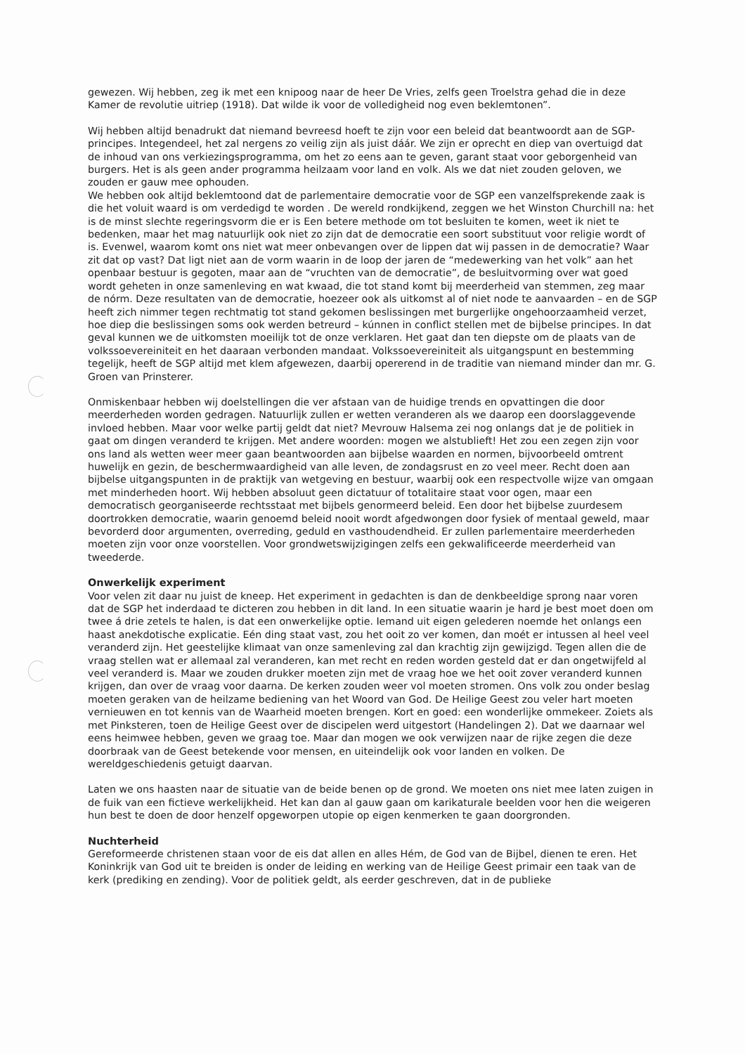gewezen. Wij hebben, zeg ik met een knipoog naar de heer De Vries, zelfs geen Troelstra gehad die in deze Kamer de revolutie uitriep (1918). Dat wilde ik voor de volledigheid nog even beklemtonen”.
Wij hebben altijd benadrukt dat niemand bevreesd hoeft te zijn voor een beleid dat beantwoordt aan de SGP-principes. Integendeel, het zal nergens zo veilig zijn als juist dáár. We zijn er oprecht en diep van overtuigd dat de inhoud van ons verkiezingsprogramma, om het zo eens aan te geven, garant staat voor geborgenheid van burgers. Het is als geen ander programma heilzaam voor land en volk. Als we dat niet zouden geloven, we zouden er gauw mee ophouden.
We hebben ook altijd beklemtoond dat de parlementaire democratie voor de SGP een vanzelfsprekende zaak is die het voluit waard is om verdedigd te worden . De wereld rondkijkend, zeggen we het Winston Churchill na: het is de minst slechte regeringsvorm die er is Een betere methode om tot besluiten te komen, weet ik niet te bedenken, maar het mag natuurlijk ook niet zo zijn dat de democratie een soort substituut voor religie wordt of is. Evenwel, waarom komt ons niet wat meer onbevangen over de lippen dat wij passen in de democratie? Waar zit dat op vast? Dat ligt niet aan de vorm waarin in de loop der jaren de “medewerking van het volk” aan het openbaar bestuur is gegoten, maar aan de “vruchten van de democratie”, de besluitvorming over wat goed wordt geheten in onze samenleving en wat kwaad, die tot stand komt bij meerderheid van stemmen, zeg maar de nórm. Deze resultaten van de democratie, hoezeer ook als uitkomst al of niet node te aanvaarden – en de SGP heeft zich nimmer tegen rechtmatig tot stand gekomen beslissingen met burgerlijke ongehoorzaamheid verzet, hoe diep die beslissingen soms ook werden betreurd – kúnnen in conflict stellen met de bijbelse principes. In dat geval kunnen we de uitkomsten moeilijk tot de onze verklaren. Het gaat dan ten diepste om de plaats van de volkssoevereiniteit en het daaraan verbonden mandaat. Volkssoevereiniteit als uitgangspunt en bestemming tegelijk, heeft de SGP altijd met klem afgewezen, daarbij opererend in de traditie van niemand minder dan mr. G. Groen van Prinsterer.
Onmiskenbaar hebben wij doelstellingen die ver afstaan van de huidige trends en opvattingen die door meerderheden worden gedragen. Natuurlijk zullen er wetten veranderen als we daarop een doorslaggevende invloed hebben. Maar voor welke partij geldt dat niet? Mevrouw Halsema zei nog onlangs dat je de politiek in gaat om dingen veranderd te krijgen. Met andere woorden: mogen we alstublieft! Het zou een zegen zijn voor ons land als wetten weer meer gaan beantwoorden aan bijbelse waarden en normen, bijvoorbeeld omtrent huwelijk en gezin, de beschermwaardigheid van alle leven, de zondagsrust en zo veel meer. Recht doen aan bijbelse uitgangspunten in de praktijk van wetgeving en bestuur, waarbij ook een respectvolle wijze van omgaan met minderheden hoort. Wij hebben absoluut geen dictatuur of totalitaire staat voor ogen, maar een democratisch georganiseerde rechtsstaat met bijbels genormeerd beleid. Een door het bijbelse zuurdesem doortrokken democratie, waarin genoemd beleid nooit wordt afgedwongen door fysiek of mentaal geweld, maar bevorderd door argumenten, overreding, geduld en vasthoudendheid. Er zullen parlementaire meerderheden moeten zijn voor onze voorstellen. Voor grondwetswijzigingen zelfs een gekwalificeerde meerderheid van tweederde.
Onwerkelijk experiment
Voor velen zit daar nu juist de kneep. Het experiment in gedachten is dan de denkbeeldige sprong naar voren dat de SGP het inderdaad te dicteren zou hebben in dit land. In een situatie waarin je hard je best moet doen om twee á drie zetels te halen, is dat een onwerkelijke optie. Iemand uit eigen gelederen noemde het onlangs een haast anekdotische explicatie. Eén ding staat vast, zou het ooit zo ver komen, dan moét er intussen al heel veel veranderd zijn. Het geestelijke klimaat van onze samenleving zal dan krachtig zijn gewijzigd. Tegen allen die de vraag stellen wat er allemaal zal veranderen, kan met recht en reden worden gesteld dat er dan ongetwijfeld al veel veranderd is. Maar we zouden drukker moeten zijn met de vraag hoe we het ooit zover veranderd kunnen krijgen, dan over de vraag voor daarna. De kerken zouden weer vol moeten stromen. Ons volk zou onder beslag moeten geraken van de heilzame bediening van het Woord van God. De Heilige Geest zou veler hart moeten vernieuwen en tot kennis van de Waarheid moeten brengen. Kort en goed: een wonderlijke ommekeer. Zoiets als met Pinksteren, toen de Heilige Geest over de discipelen werd uitgestort (Handelingen 2). Dat we daarnaar wel eens heimwee hebben, geven we graag toe. Maar dan mogen we ook verwijzen naar de rijke zegen die deze doorbraak van de Geest betekende voor mensen, en uiteindelijk ook voor landen en volken. De wereldgeschiedenis getuigt daarvan.
Laten we ons haasten naar de situatie van de beide benen op de grond. We moeten ons niet mee laten zuigen in de fuik van een fictieve werkelijkheid. Het kan dan al gauw gaan om karikaturale beelden voor hen die weigeren hun best te doen de door henzelf opgeworpen utopie op eigen kenmerken te gaan doorgronden.
Nuchterheid
Gereformeerde christenen staan voor de eis dat allen en alles Hém, de God van de Bijbel, dienen te eren. Het Koninkrijk van God uit te breiden is onder de leiding en werking van de Heilige Geest primair een taak van de kerk (prediking en zending). Voor de politiek geldt, als eerder geschreven, dat in de publieke